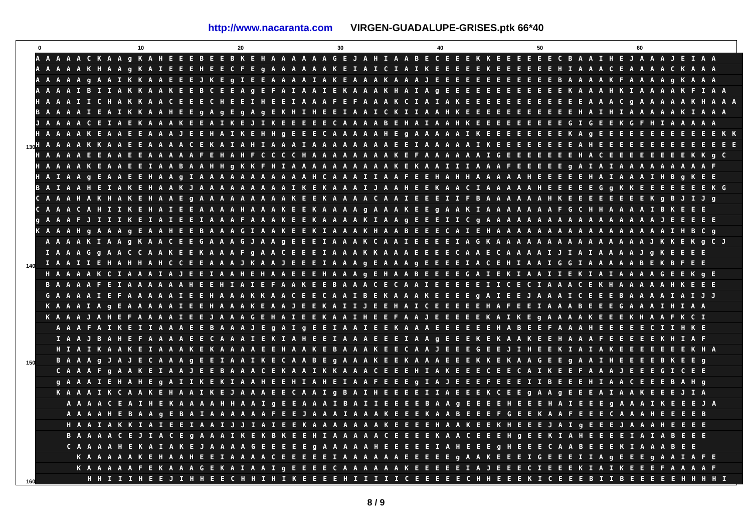http://www.nacaranta.com VIRGEN-GUADALUPE-GRISES.ptk 66*40
0 10 20 30 40 50 60
| | AAAAACKAAgKAHEEEBEEBKEHAAAAAAGEJAHIAABECEEEKKEEEEEECBAAIHEJAAAJEIAA |
| | AAAAAKHAAgKAIEEEHEECFEgAAAAAAKEIAICIAIKEEEEEKEEEEEEHIAAACEAAAACKAAA |
| | AAAAAgAAIKKAAEEEJKEgIEEAAAAIAKEAAAKAAAJEEEEEEEEEEEEBAAAAKFAAAAgKAAA |
| | AAAAIBIIAKKAAKEEBCEEAgEFAIAAIEKAAAKHAIAgEEEEEEEEEEEEKAAAHKIAAAAKFIAA |
| | HAAAIICHAKKAACEEECHEEIHEEIAAAFEFAAAKCIAIAKEEEEEEEEEEEEAAACgAAAAAKHAAA |
| | BAAAAIEAIKKAAHEEgAgEgAgEKHIHEEIAAICKIIAAHKEEEEEEEEEEEHAIHIAAAAAKIAAA |
| | JAAAACEIAEKAAAKEEAIKEJIKEEEEECAAAABEHAIAAHKEEEEEEEEEGIGEEKGFHIAAAAA |
| | HAAAAKEAAEEAAAJEEHAIKEHHgEEECAAAAAHEgAAAAAIKEEEEEEEEKAgEEEEEEEEEEEEKK |
| 130 | HAAAAKKAAEEAAAACEKAIAHIAAAIAAAAAAAAEEIAAAAAIKEEEEEEEEAHEEEEEEEEEEEEEE |
| | HAAAAEEAAEEAAAAAFEHAHFCCCCHAAAAAAAAKEFAAAAAAIGEEEEEEEHACEEEEEEEEKKgC |
| | HAAAAKEAAEEIAABAAHHgKKFHIAAAAAAAAAAKEKAAIIIAAAFEEEEEgAIAIAAAAAAAAAF |
| | HAIAAgEAAEEHAAgIAAAAAAAAAAAHCAAAIIAAFEEHAHHAAAAAHEEEEEHAIAAAIHBgKEE |
| | BAIAAHEIAKEHAAKJAAAAAAAAAIKEKAAAIJAAHEEKAACIAAAAAHEEEEEGgKKEEEEEEEKG |
| | CAAAHAKHAKEHAAEgAAAAAAAAAKEEKAAAACAAIEEEIIFBAAAAAAHKEEEEEEEEKgBJIJg |
| | CAAACAHIIKEHAIEEAAAAHAAAKEEKAAAAgAAAKEEgAAKIAAAAAAAFGCHHAAAAIBKEEE |
| | gAAAFJIIIKEIAIEEIAAAFAAAKEEKAAAAKIAAgEEEIICgAAAAAAAAAAAAAAAAAJEEEEE |
| | KAAAHgAAAgEAAHEEBAAAGIAAKEEKIAAAKHAABEEECAIEHAAAAAAAAAAAAAAAAAIHBCg |
| | AAAAKIAAgKAACEEGAAAGJAAgEEEIAAAKCAAIEEEEIAGKAAAAAAAAAAAAAAAJKKEKgCJ |
| | IAAAGgAACCAAKEEKAAAFgAACEEEIAAAKKAAAEEEECAAECAAAAIJIAIAAAAJgKEEEE |
| 140 | IAAIIEHAHHAHCCEEAAAJKAAJEEEIAAAgEAAAgEEEEIACEHIAAIGGIAAAAABEKBFEE |
| | HAAAAKCIAAAIAJEEIAAHEHAAEEEHAAAgEHAABEEEEGAIEKIAAIIEKIAIAAAAGEEKgE |
| | BAAAAFEIAAAAAAHEEHIAIEFAAKEEBAAACECAAIEEEEEIICECIAAACEKHAAAAAHKEEE |
| | GAAAAIEFAAAAAIEEHAAAKKAACEECAAIBEKAAAKEEEEgAIEEJAAAICEEEBAAAAIAIJJ |
| | KAAAIAgEAAAAAIEEHAAAKEAAJEEKAIIJEEHAICEEEEEHAFEEIAAABEEEGAAAIHIAA |
| | KAAAJAHEFAAAAIEEJAAAGEHAIEEKAAIHEEFAAJEEEEEKAIKEgAAAAKEEEKHAAFKCI |
| | AAAFAIKEIIAAAEEBAAAJEgAIgEEIAAIEEKAAAEEEEEEHABEEFAAAHEEEEECIIHKE |
| | IAAJBAHEFAAAAEECAAAIEKIAHEEIAAAEEEIAAgEEEKEKAAKEEHAAAFEEEEEKHIAF |
| | HIAIKAAKEIAAAKEKAAAAEEHAAKEBAAAKEECAAJEEEGEEJIHEEKIAIAKEEEEEEEKHA |
| 150 | BAAAgJAJECAAAgEEIAAIKECAABEgAAAKEEKAAAEEEKKEKAAGEEgAAIHEEEEBKEEg |
| | CAAAFgAAKEIAAJEEBAAACEKAAIKKAAACEEEHIAKEEECEECAIKEEFAAAJEEEGICEE |
| | gAAAIEHAHEgAIIKEKIAAHEEHIAHEIAAFEEEgIAJEEEFEEEIIBEEEHIAACEEEBAHg |
| | KAAAIKCAAKEHAAIKEJAAAEECAAIgBAIHEEEEIIAEEEKCEEgAAgEEEAIAAKEEEJIA |
| | AAAACEAIHEKAAAAHHAAIgEEAAAIBAIIEEEEBAAgEEEEHEEEHAIEEEgAAAIKEEEJA |
| | AAAAHEBAAgEBAIAAAAAAFEEJAAAIAAAKEEEKAABEEEFGEEKAAFEEECAAAHEEEEB |
| | HAAIAKKIAIEEIAAIJJIAIEEKAAAAAAAKEEEEHAAKEEKHEEEJAIgEEEJAAAHEEEE |
| | BAAAACEJIACEgAAAIKEKBKEEHIAAAAACEEEEKAACEEEHgEEKIAHEEEEIAIABEEE |
| | CAAAAHEKAIAKEJAAAAGEEEEEgAAAAAHEEEEEIAHEEEgHEEECAABEEEKIAAABEE |
| | KAAAAAKEHAAHEEIAAAACEEEEEIAAAAAAEEEEEgAAKEEEIGEEEIIAgEEEgAAIAFE |
| | KAAAAAFEKAAAGEKAIAAIgEEEECAAAAAAKEEEEEIAJEEECIEEEKIAIKEEEFAAAAF |
| 160 | HHIIIHEEJIHHEECHHIHIKEEEEHIIIIICEEEEECHHEEEKICEEEBIIBEEEEEHHHHI |
8 / 9